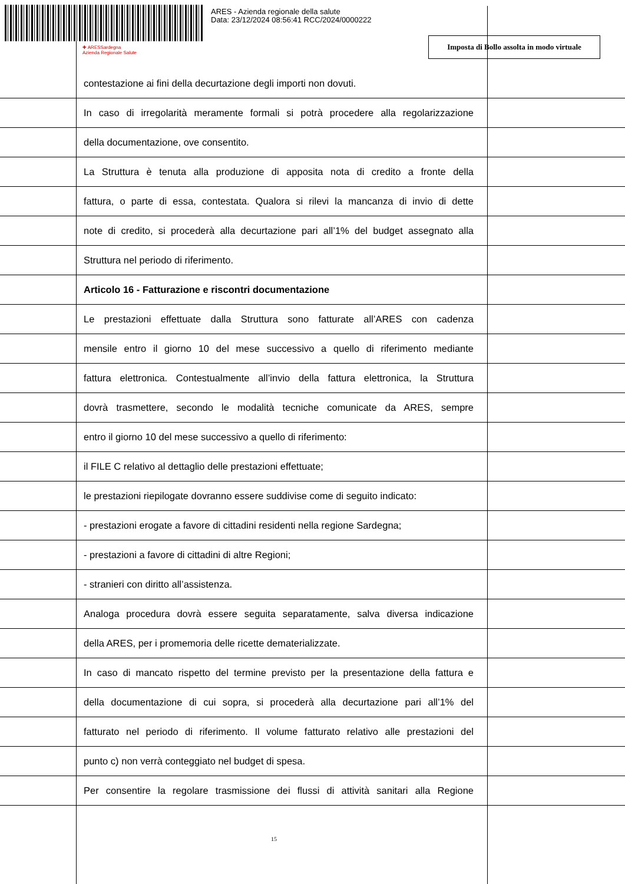ARES - Azienda regionale della salute
Data: 23/12/2024 08:56:41 RCC/2024/0000222
✚ ARESSardegna
Azienda Regionale Salute
Imposta di Bollo assolta in modo virtuale
contestazione ai fini della decurtazione degli importi non dovuti.
In caso di irregolarità meramente formali si potrà procedere alla regolarizzazione
della documentazione, ove consentito.
La Struttura è tenuta alla produzione di apposita nota di credito a fronte della
fattura, o parte di essa, contestata. Qualora si rilevi la mancanza di invio di dette
note di credito, si procederà alla decurtazione pari all’1% del budget assegnato alla
Struttura nel periodo di riferimento.
Articolo 16 - Fatturazione e riscontri documentazione
Le prestazioni effettuate dalla Struttura sono fatturate all’ARES con cadenza
mensile entro il giorno 10 del mese successivo a quello di riferimento mediante
fattura elettronica. Contestualmente all’invio della fattura elettronica, la Struttura
dovrà trasmettere, secondo le modalità tecniche comunicate da ARES, sempre
entro il giorno 10 del mese successivo a quello di riferimento:
il FILE C relativo al dettaglio delle prestazioni effettuate;
le prestazioni riepilogate dovranno essere suddivise come di seguito indicato:
- prestazioni erogate a favore di cittadini residenti nella regione Sardegna;
- prestazioni a favore di cittadini di altre Regioni;
- stranieri con diritto all’assistenza.
Analoga procedura dovrà essere seguita separatamente, salva diversa indicazione
della ARES, per i promemoria delle ricette dematerializzate.
In caso di mancato rispetto del termine previsto per la presentazione della fattura e
della documentazione di cui sopra, si procederà alla decurtazione pari all’1% del
fatturato nel periodo di riferimento. Il volume fatturato relativo alle prestazioni del
punto c) non verrà conteggiato nel budget di spesa.
Per consentire la regolare trasmissione dei flussi di attività sanitari alla Regione
15